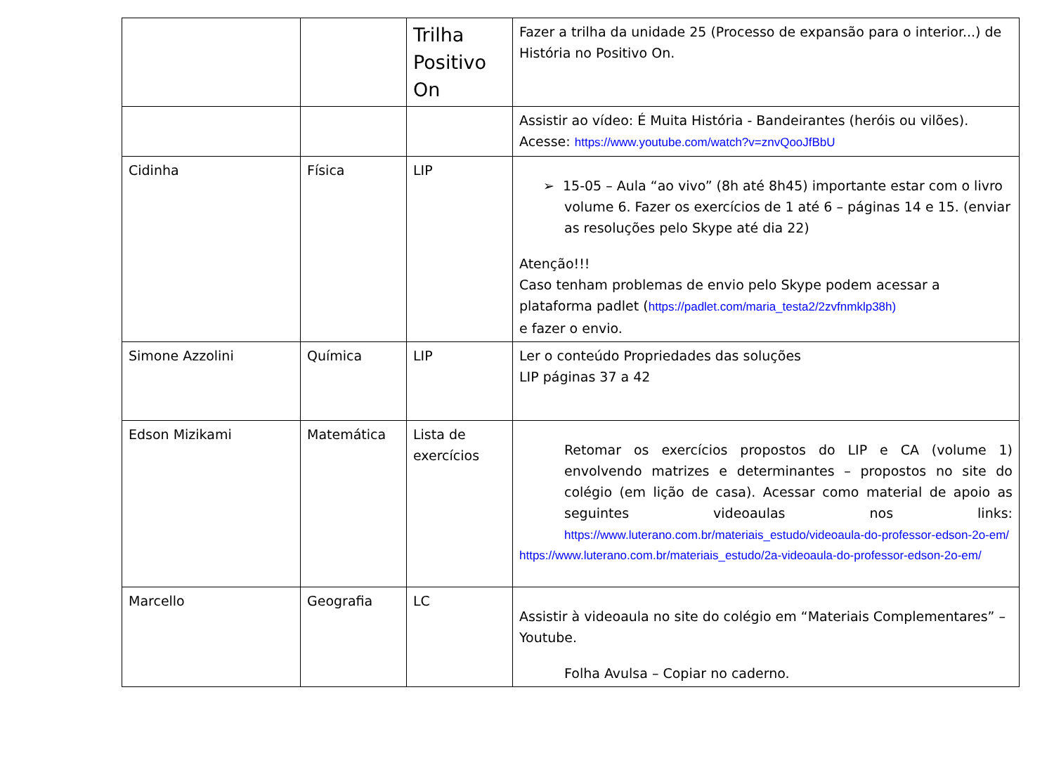| | | Trilha Positivo On | Fazer a trilha da unidade 25 (Processo de expansão para o interior...) de História no Positivo On. |
| | | | Assistir ao vídeo: É Muita História - Bandeirantes (heróis ou vilões). Acesse: https://www.youtube.com/watch?v=znvQooJfBbU |
| Cidinha | Física | LIP | ➢ 15-05 – Aula “ao vivo” (8h até 8h45) importante estar com o livro volume 6. Fazer os exercícios de 1 até 6 – páginas 14 e 15. (enviar as resoluções pelo Skype até dia 22) Atenção!!! Caso tenham problemas de envio pelo Skype podem acessar a plataforma padlet ( https://padlet.com/maria_testa2/2zvfnmklp38h) e fazer o envio. |
| Simone Azzolini | Química | LIP | Ler o conteúdo Propriedades das soluções LIP páginas 37 a 42 |
| Edson Mizikami | Matemática | Lista de exercícios | Retomar os exercícios propostos do LIP e CA (volume 1) envolvendo matrizes e determinantes – propostos no site do colégio (em lição de casa). Acessar como material de apoio as seguintes videoaulas nos links: https://www.luterano.com.br/materiais_estudo/videoaula-do-professor-edson-2o-em/ https://www.luterano.com.br/materiais_estudo/2a-videoaula-do-professor-edson-2o-em/ |
| Marcello | Geografia | LC | Assistir à videoaula no site do colégio em “Materiais Complementares” – Youtube. Folha Avulsa – Copiar no caderno. |